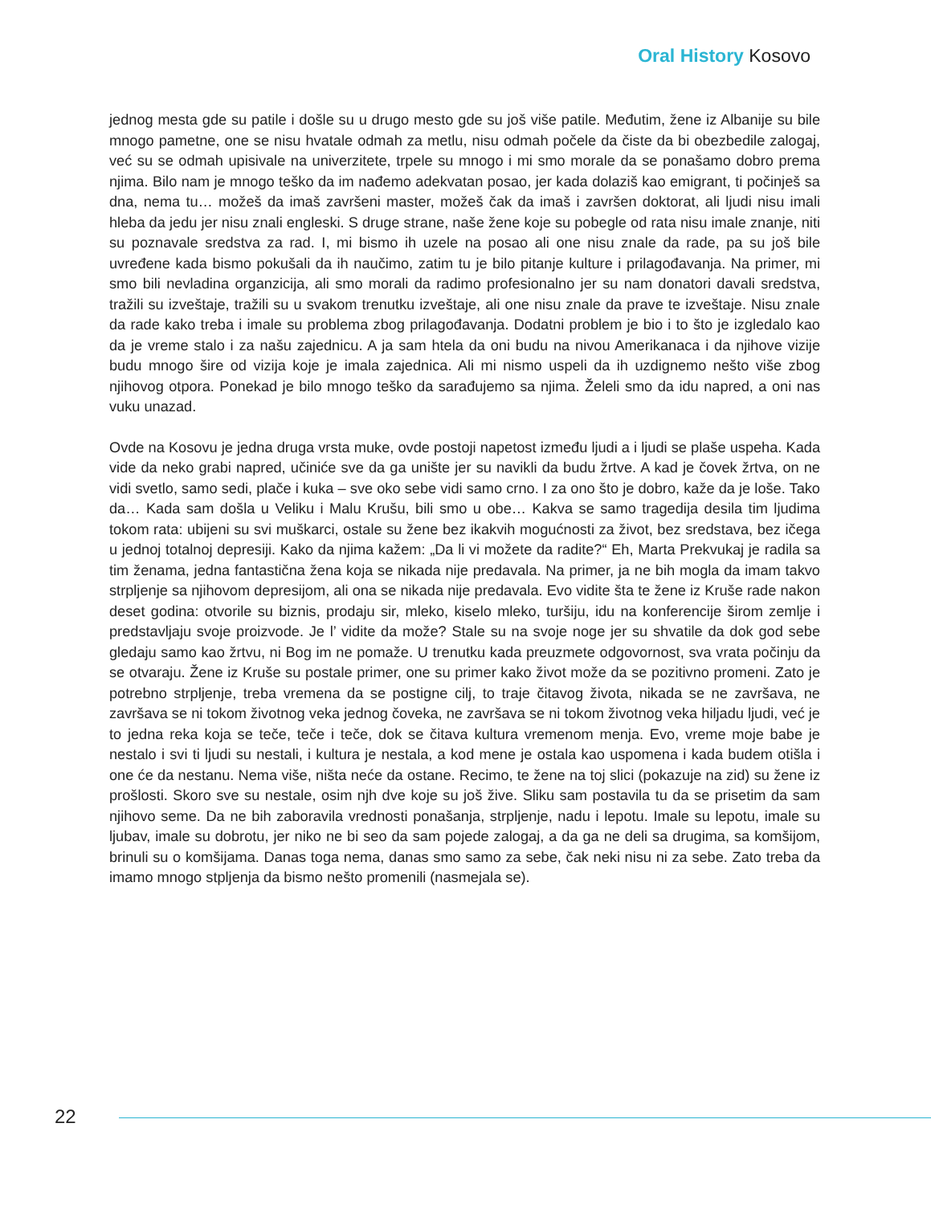Oral History Kosovo
jednog mesta gde su patile i došle su u drugo mesto gde su još više patile. Međutim, žene iz Albanije su bile mnogo pametne, one se nisu hvatale odmah za metlu, nisu odmah počele da čiste da bi obezbedile zalogaj, već su se odmah upisivale na univerzitete, trpele su mnogo i mi smo morale da se ponašamo dobro prema njima. Bilo nam je mnogo teško da im nađemo adekvatan posao, jer kada dolaziš kao emigrant, ti počinješ sa dna, nema tu… možeš da imaš završeni master, možeš čak da imaš i završen doktorat, ali ljudi nisu imali hleba da jedu jer nisu znali engleski. S druge strane, naše žene koje su pobegle od rata nisu imale znanje, niti su poznavale sredstva za rad. I, mi bismo ih uzele na posao ali one nisu znale da rade, pa su još bile uvređene kada bismo pokušali da ih naučimo, zatim tu je bilo pitanje kulture i prilagođavanja. Na primer, mi smo bili nevladina organzicija, ali smo morali da radimo profesionalno jer su nam donatori davali sredstva, tražili su izveštaje, tražili su u svakom trenutku izveštaje, ali one nisu znale da prave te izveštaje. Nisu znale da rade kako treba i imale su problema zbog prilagođavanja. Dodatni problem je bio i to što je izgledalo kao da je vreme stalo i za našu zajednicu. A ja sam htela da oni budu na nivou Amerikanaca i da njihove vizije budu mnogo šire od vizija koje je imala zajednica. Ali mi nismo uspeli da ih uzdignemo nešto više zbog njihovog otpora. Ponekad je bilo mnogo teško da sarađujemo sa njima. Želeli smo da idu napred, a oni nas vuku unazad.
Ovde na Kosovu je jedna druga vrsta muke, ovde postoji napetost između ljudi a i ljudi se plaše uspeha. Kada vide da neko grabi napred, učiniće sve da ga unište jer su navikli da budu žrtve. A kad je čovek žrtva, on ne vidi svetlo, samo sedi, plače i kuka – sve oko sebe vidi samo crno. I za ono što je dobro, kaže da je loše. Tako da… Kada sam došla u Veliku i Malu Krušu, bili smo u obe… Kakva se samo tragedija desila tim ljudima tokom rata: ubijeni su svi muškarci, ostale su žene bez ikakvih mogućnosti za život, bez sredstava, bez ičega u jednoj totalnoj depresiji. Kako da njima kažem: „Da li vi možete da radite?“ Eh, Marta Prekvukaj je radila sa tim ženama, jedna fantastična žena koja se nikada nije predavala. Na primer, ja ne bih mogla da imam takvo strpljenje sa njihovom depresijom, ali ona se nikada nije predavala. Evo vidite šta te žene iz Kruše rade nakon deset godina: otvorile su biznis, prodaju sir, mleko, kiselo mleko, turšiju, idu na konferencije širom zemlje i predstavljaju svoje proizvode. Je l’ vidite da može? Stale su na svoje noge jer su shvatile da dok god sebe gledaju samo kao žrtvu, ni Bog im ne pomaže. U trenutku kada preuzmete odgovornost, sva vrata počinju da se otvaraju. Žene iz Kruše su postale primer, one su primer kako život može da se pozitivno promeni. Zato je potrebno strpljenje, treba vremena da se postigne cilj, to traje čitavog života, nikada se ne završava, ne završava se ni tokom životnog veka jednog čoveka, ne završava se ni tokom životnog veka hiljadu ljudi, već je to jedna reka koja se teče, teče i teče, dok se čitava kultura vremenom menja. Evo, vreme moje babe je nestalo i svi ti ljudi su nestali, i kultura je nestala, a kod mene je ostala kao uspomena i kada budem otišla i one će da nestanu. Nema više, ništa neće da ostane. Recimo, te žene na toj slici (pokazuje na zid) su žene iz prošlosti. Skoro sve su nestale, osim njh dve koje su još žive. Sliku sam postavila tu da se prisetim da sam njihovo seme. Da ne bih zaboravila vrednosti ponašanja, strpljenje, nadu i lepotu. Imale su lepotu, imale su ljubav, imale su dobrotu, jer niko ne bi seo da sam pojede zalogaj, a da ga ne deli sa drugima, sa komšijom, brinuli su o komšijama. Danas toga nema, danas smo samo za sebe, čak neki nisu ni za sebe. Zato treba da imamo mnogo stpljenja da bismo nešto promenili (nasmejala se).
22